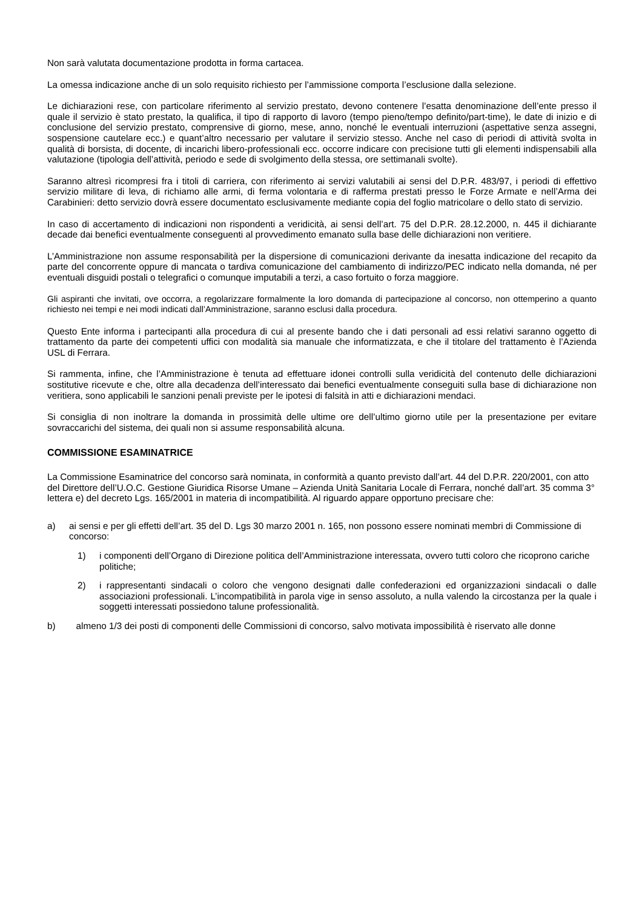Non sarà valutata documentazione prodotta in forma cartacea.
La omessa indicazione anche di un solo requisito richiesto per l’ammissione comporta l’esclusione dalla selezione.
Le dichiarazioni rese, con particolare riferimento al servizio prestato, devono contenere l’esatta denominazione dell’ente presso il quale il servizio è stato prestato, la qualifica, il tipo di rapporto di lavoro (tempo pieno/tempo definito/part-time), le date di inizio e di conclusione del servizio prestato, comprensive di giorno, mese, anno, nonché le eventuali interruzioni (aspettative senza assegni, sospensione cautelare ecc.) e quant’altro necessario per valutare il servizio stesso. Anche nel caso di periodi di attività svolta in qualità di borsista, di docente, di incarichi libero-professionali ecc. occorre indicare con precisione tutti gli elementi indispensabili alla valutazione (tipologia dell’attività, periodo e sede di svolgimento della stessa, ore settimanali svolte).
Saranno altresì ricompresi fra i titoli di carriera, con riferimento ai servizi valutabili ai sensi del D.P.R. 483/97, i periodi di effettivo servizio militare di leva, di richiamo alle armi, di ferma volontaria e di rafferma prestati presso le Forze Armate e nell’Arma dei Carabinieri: detto servizio dovrà essere documentato esclusivamente mediante copia del foglio matricolare o dello stato di servizio.
In caso di accertamento di indicazioni non rispondenti a veridicità, ai sensi dell’art. 75 del D.P.R. 28.12.2000, n. 445 il dichiarante decade dai benefici eventualmente conseguenti al provvedimento emanato sulla base delle dichiarazioni non veritiere.
L’Amministrazione non assume responsabilità per la dispersione di comunicazioni derivante da inesatta indicazione del recapito da parte del concorrente oppure di mancata o tardiva comunicazione del cambiamento di indirizzo/PEC indicato nella domanda, né per eventuali disguidi postali o telegrafici o comunque imputabili a terzi, a caso fortuito o forza maggiore.
Gli aspiranti che invitati, ove occorra, a regolarizzare formalmente la loro domanda di partecipazione al concorso, non ottemperino a quanto richiesto nei tempi e nei modi indicati dall’Amministrazione, saranno esclusi dalla procedura.
Questo Ente informa i partecipanti alla procedura di cui al presente bando che i dati personali ad essi relativi saranno oggetto di trattamento da parte dei competenti uffici con modalità sia manuale che informatizzata, e che il titolare del trattamento è l’Azienda USL di Ferrara.
Si rammenta, infine, che l’Amministrazione è tenuta ad effettuare idonei controlli sulla veridicità del contenuto delle dichiarazioni sostitutive ricevute e che, oltre alla decadenza dell’interessato dai benefici eventualmente conseguiti sulla base di dichiarazione non veritiera, sono applicabili le sanzioni penali previste per le ipotesi di falsità in atti e dichiarazioni mendaci.
Si consiglia di non inoltrare la domanda in prossimità delle ultime ore dell’ultimo giorno utile per la presentazione per evitare sovraccarichi del sistema, dei quali non si assume responsabilità alcuna.
COMMISSIONE ESAMINATRICE
La Commissione Esaminatrice del concorso sarà nominata, in conformità a quanto previsto dall’art. 44 del D.P.R. 220/2001, con atto del Direttore dell’U.O.C. Gestione Giuridica Risorse Umane – Azienda Unità Sanitaria Locale di Ferrara, nonché dall’art. 35 comma 3° lettera e) del decreto Lgs. 165/2001 in materia di incompatibilità. Al riguardo appare opportuno precisare che:
a) ai sensi e per gli effetti dell’art. 35 del D. Lgs 30 marzo 2001 n. 165, non possono essere nominati membri di Commissione di concorso:
1) i componenti dell’Organo di Direzione politica dell’Amministrazione interessata, ovvero tutti coloro che ricoprono cariche politiche;
2) i rappresentanti sindacali o coloro che vengono designati dalle confederazioni ed organizzazioni sindacali o dalle associazioni professionali. L’incompatibilità in parola vige in senso assoluto, a nulla valendo la circostanza per la quale i soggetti interessati possiedono talune professionalità.
b) almeno 1/3 dei posti di componenti delle Commissioni di concorso, salvo motivata impossibilità è riservato alle donne